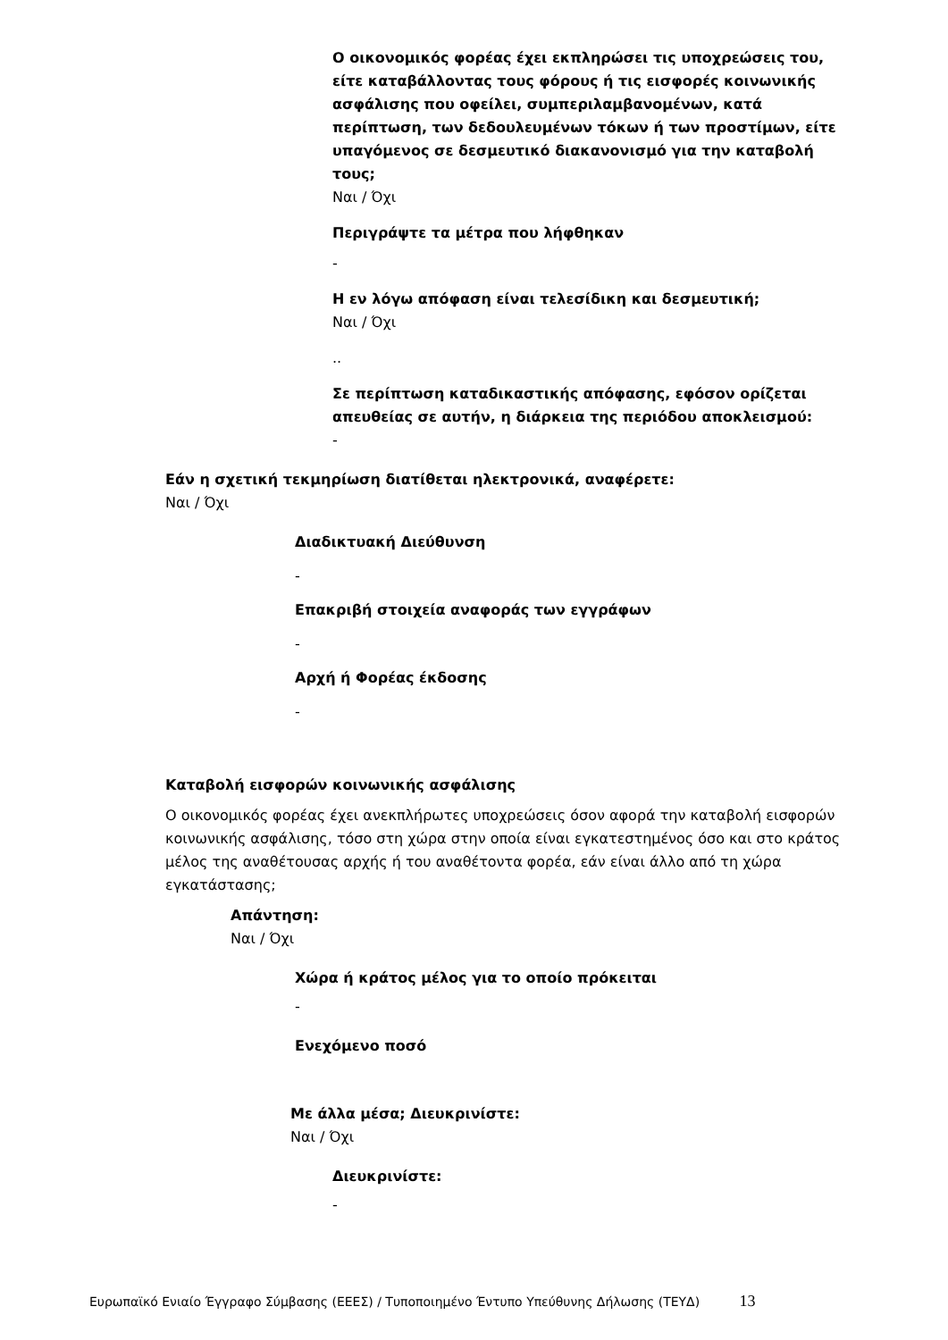Ο οικονομικός φορέας έχει εκπληρώσει τις υποχρεώσεις του, είτε καταβάλλοντας τους φόρους ή τις εισφορές κοινωνικής ασφάλισης που οφείλει, συμπεριλαμβανομένων, κατά περίπτωση, των δεδουλευμένων τόκων ή των προστίμων, είτε υπαγόμενος σε δεσμευτικό διακανονισμό για την καταβολή τους;
Ναι / Όχι
Περιγράψτε τα μέτρα που λήφθηκαν
-
Η εν λόγω απόφαση είναι τελεσίδικη και δεσμευτική;
Ναι / Όχι
..
Σε περίπτωση καταδικαστικής απόφασης, εφόσον ορίζεται απευθείας σε αυτήν, η διάρκεια της περιόδου αποκλεισμού:
-
Εάν η σχετική τεκμηρίωση διατίθεται ηλεκτρονικά, αναφέρετε:
Ναι / Όχι
Διαδικτυακή Διεύθυνση
-
Επακριβή στοιχεία αναφοράς των εγγράφων
-
Αρχή ή Φορέας έκδοσης
-
Καταβολή εισφορών κοινωνικής ασφάλισης
Ο οικονομικός φορέας έχει ανεκπλήρωτες υποχρεώσεις όσον αφορά την καταβολή εισφορών κοινωνικής ασφάλισης, τόσο στη χώρα στην οποία είναι εγκατεστημένος όσο και στο κράτος μέλος της αναθέτουσας αρχής ή του αναθέτοντα φορέα, εάν είναι άλλο από τη χώρα εγκατάστασης;
Απάντηση:
Ναι / Όχι
Χώρα ή κράτος μέλος για το οποίο πρόκειται
-
Ενεχόμενο ποσό
Με άλλα μέσα; Διευκρινίστε:
Ναι / Όχι
Διευκρινίστε:
-
Ευρωπαϊκό Ενιαίο Έγγραφο Σύμβασης (ΕΕΕΣ) / Τυποποιημένο Έντυπο Υπεύθυνης Δήλωσης (ΤΕΥΔ) 13